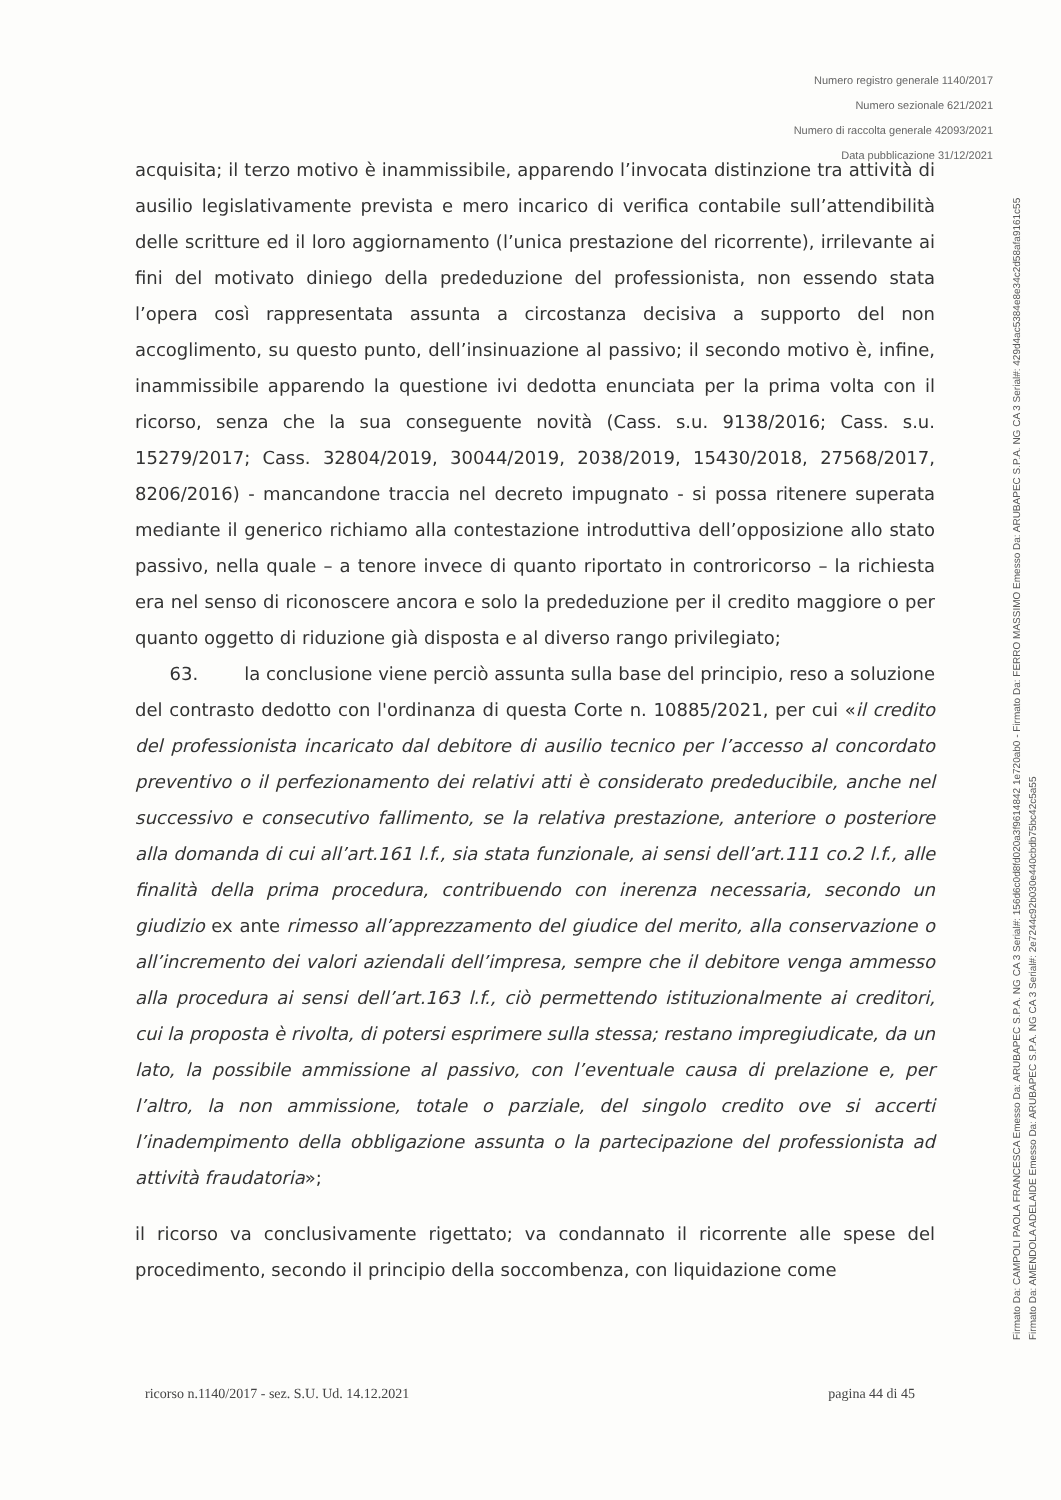Numero registro generale 1140/2017
Numero sezionale 621/2021
Numero di raccolta generale 42093/2021
Data pubblicazione 31/12/2021
acquisita; il terzo motivo è inammissibile, apparendo l’invocata distinzione tra attività di ausilio legislativamente prevista e mero incarico di verifica contabile sull’attendibilità delle scritture ed il loro aggiornamento (l’unica prestazione del ricorrente), irrilevante ai fini del motivato diniego della prededuzione del professionista, non essendo stata l’opera così rappresentata assunta a circostanza decisiva a supporto del non accoglimento, su questo punto, dell’insinuazione al passivo; il secondo motivo è, infine, inammissibile apparendo la questione ivi dedotta enunciata per la prima volta con il ricorso, senza che la sua conseguente novità (Cass. s.u. 9138/2016; Cass. s.u. 15279/2017; Cass. 32804/2019, 30044/2019, 2038/2019, 15430/2018, 27568/2017, 8206/2016) - mancandone traccia nel decreto impugnato - si possa ritenere superata mediante il generico richiamo alla contestazione introduttiva dell’opposizione allo stato passivo, nella quale – a tenore invece di quanto riportato in controricorso – la richiesta era nel senso di riconoscere ancora e solo la prededuzione per il credito maggiore o per quanto oggetto di riduzione già disposta e al diverso rango privilegiato;
63. la conclusione viene perciò assunta sulla base del principio, reso a soluzione del contrasto dedotto con l'ordinanza di questa Corte n. 10885/2021, per cui «il credito del professionista incaricato dal debitore di ausilio tecnico per l’accesso al concordato preventivo o il perfezionamento dei relativi atti è considerato prededucibile, anche nel successivo e consecutivo fallimento, se la relativa prestazione, anteriore o posteriore alla domanda di cui all’art.161 l.f., sia stata funzionale, ai sensi dell’art.111 co.2 l.f., alle finalità della prima procedura, contribuendo con inerenza necessaria, secondo un giudizio ex ante rimesso all’apprezzamento del giudice del merito, alla conservazione o all’incremento dei valori aziendali dell’impresa, sempre che il debitore venga ammesso alla procedura ai sensi dell’art.163 l.f., ciò permettendo istituzionalmente ai creditori, cui la proposta è rivolta, di potersi esprimere sulla stessa; restano impregiudicate, da un lato, la possibile ammissione al passivo, con l’eventuale causa di prelazione e, per l’altro, la non ammissione, totale o parziale, del singolo credito ove si accerti l’inadempimento della obbligazione assunta o la partecipazione del professionista ad attività fraudatoria»;
il ricorso va conclusivamente rigettato; va condannato il ricorrente alle spese del procedimento, secondo il principio della soccombenza, con liquidazione come
ricorso n.1140/2017 - sez. S.U. Ud. 14.12.2021 pagina 44 di 45
Firmato Da: CAMPOLI PAOLA FRANCESCA Emesso Da: ARUBAPEC S.P.A. NG CA 3 Serial#: 156d6c0d8fd020a3f9614842 1e720ab0 - Firmato Da: FERRO MASSIMO Emesso Da: ARUBAPEC S.P.A. NG CA 3 Serial#: 429d4ac5384e8e34c2d58afa9161c55
Firmato Da: AMENDOLA ADELAIDE Emesso Da: ARUBAPEC S.P.A. NG CA 3 Serial#: 2e7244c92b030e440cbdb75bc42c5a55